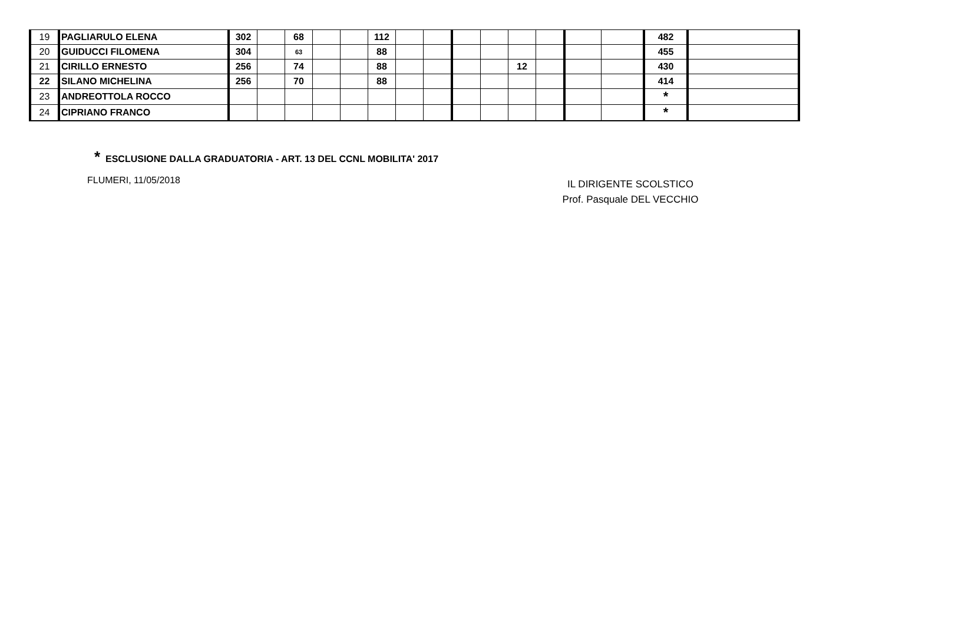| 19 | PAGLIARULO ELENA | 302 | | 68 | | | 112 | | | | | | | | | 482 | |
| 20 | GUIDUCCI FILOMENA | 304 | | 63 | | | 88 | | | | | | | | | 455 | |
| 21 | CIRILLO ERNESTO | 256 | | 74 | | | 88 | | | | | 12 | | | | 430 | |
| 22 | SILANO MICHELINA | 256 | | 70 | | | 88 | | | | | | | | | 414 | |
| 23 | ANDREOTTOLA ROCCO | | | | | | | | | | | | | | | * | |
| 24 | CIPRIANO FRANCO | | | | | | | | | | | | | | | * | |
* ESCLUSIONE DALLA GRADUATORIA - ART. 13 DEL CCNL MOBILITA' 2017
FLUMERI, 11/05/2018
IL DIRIGENTE SCOLSTICO
Prof. Pasquale DEL VECCHIO